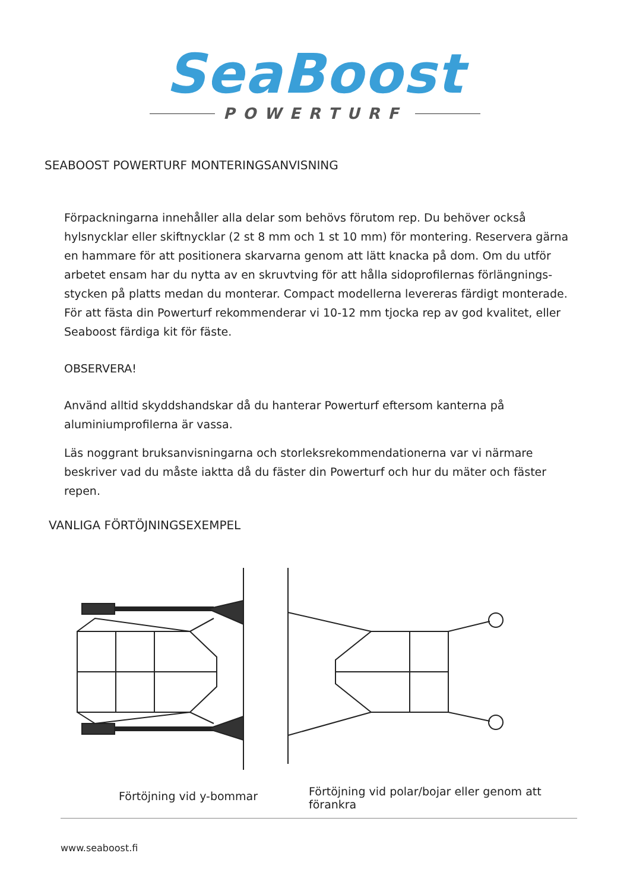SeaBoost
POWERTURF
SEABOOST POWERTURF MONTERINGSANVISNING
Förpackningarna innehåller alla delar som behövs förutom rep. Du behöver också hylsnycklar eller skiftnycklar (2 st 8 mm och 1 st 10 mm) för montering. Reservera gärna en hammare för att positionera skarvarna genom att lätt knacka på dom. Om du utför arbetet ensam har du nytta av en skruvtving för att hålla sidoprofilernas förlängnings-stycken på platts medan du monterar. Compact modellerna levereras färdigt monterade. För att fästa din Powerturf rekommenderar vi 10-12 mm tjocka rep av god kvalitet, eller Seaboost färdiga kit för fäste.
OBSERVERA!
Använd alltid skyddshandskar då du hanterar Powerturf eftersom kanterna på aluminiumprofilerna är vassa.
Läs noggrant bruksanvisningarna och storleksrekommendationerna var vi närmare beskriver vad du måste iaktta då du fäster din Powerturf och hur du mäter och fäster repen.
VANLIGA FÖRTÖJNINGSEXEMPEL
Förtöjning vid y-bommar
Förtöjning vid polar/bojar eller genom att förankra
www.seaboost.fi